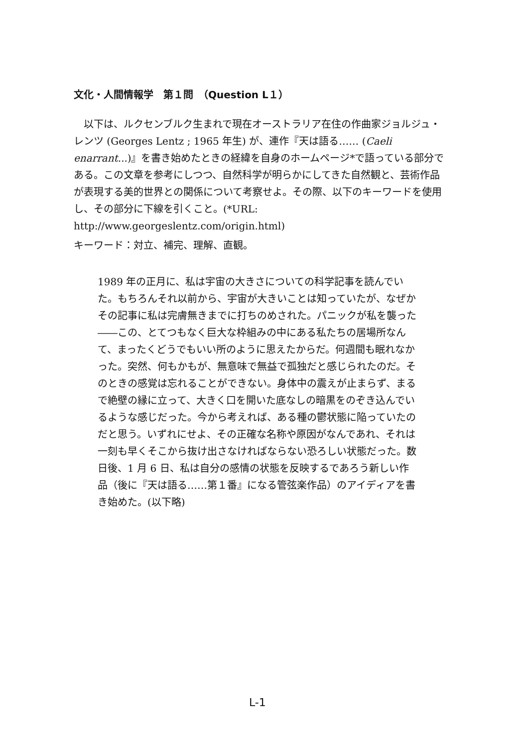文化・人間情報学　第１問　（Question L１）
以下は、ルクセンブルク生まれで現在オーストラリア在住の作曲家ジョルジュ・レンツ (Georges Lentz ; 1965 年生) が、連作『天は語る…… (Caeli enarrant...)』を書き始めたときの経緯を自身のホームページ*で語っている部分である。この文章を参考にしつつ、自然科学が明らかにしてきた自然観と、芸術作品が表現する美的世界との関係について考察せよ。その際、以下のキーワードを使用し、その部分に下線を引くこと。(*URL: http://www.georgeslentz.com/origin.html)
キーワード：対立、補完、理解、直観。
1989 年の正月に、私は宇宙の大きさについての科学記事を読んでいた。もちろんそれ以前から、宇宙が大きいことは知っていたが、なぜかその記事に私は完膚無きまでに打ちのめされた。パニックが私を襲った――この、とてつもなく巨大な枠組みの中にある私たちの居場所なんて、まったくどうでもいい所のように思えたからだ。何週間も眠れなかった。突然、何もかもが、無意味で無益で孤独だと感じられたのだ。そのときの感覚は忘れることができない。身体中の震えが止まらず、まるで絶壁の縁に立って、大きく口を開いた底なしの暗黒をのぞき込んでいるような感じだった。今から考えれば、ある種の鬱状態に陥っていたのだと思う。いずれにせよ、その正確な名称や原因がなんであれ、それは一刻も早くそこから抜け出さなければならない恐ろしい状態だった。数日後、1 月 6 日、私は自分の感情の状態を反映するであろう新しい作品（後に『天は語る……第１番』になる管弦楽作品）のアイディアを書き始めた。(以下略)
L-1